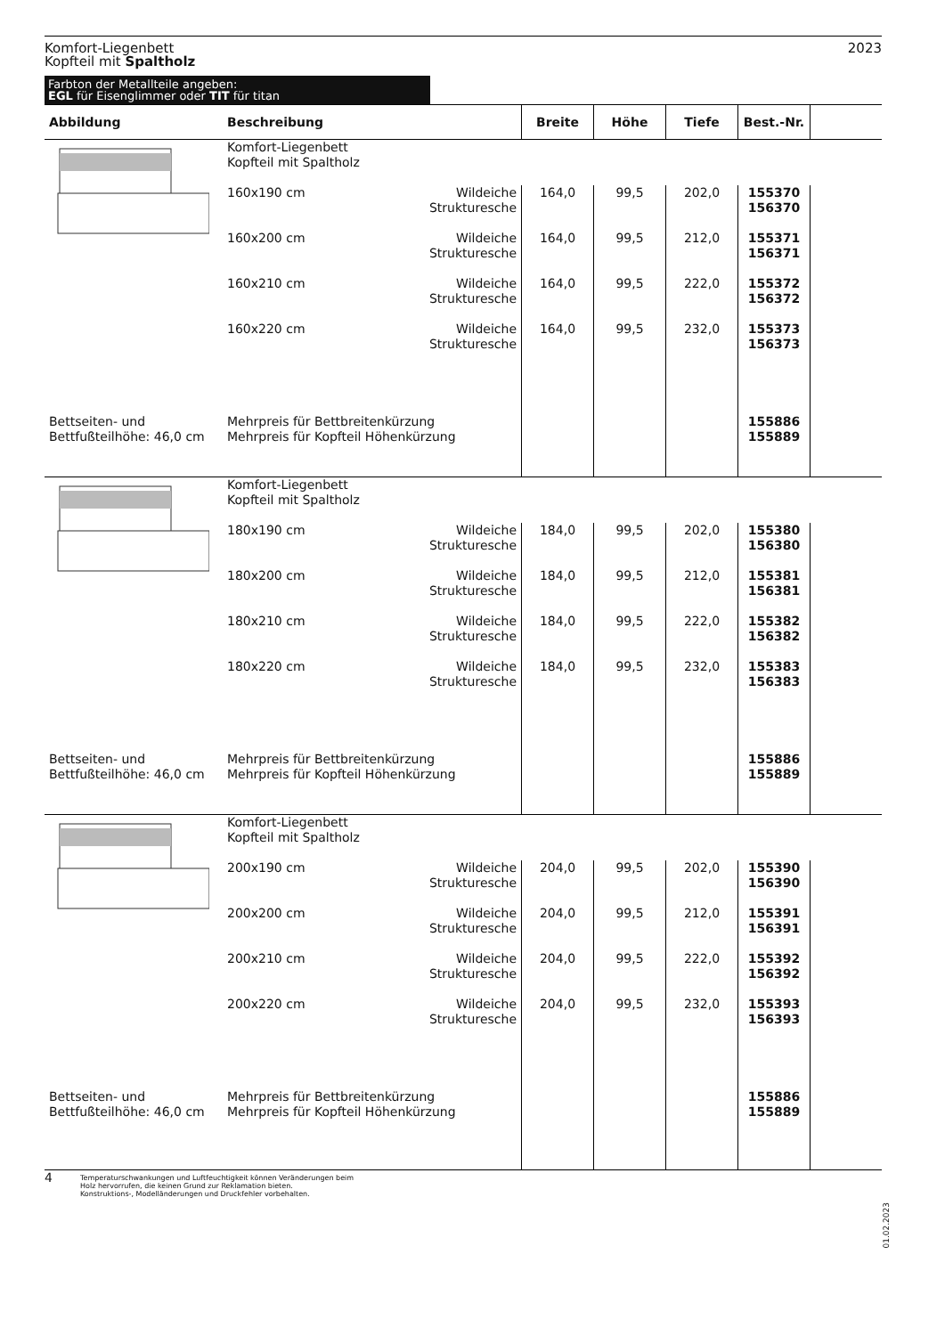Komfort-Liegenbett
Kopfteil mit Spaltholz
2023
Farbton der Metallteile angeben:
EGL für Eisenglimmer oder TIT für titan
| Abbildung | Beschreibung | Breite | Höhe | Tiefe | Best.-Nr. | |
| --- | --- | --- | --- | --- | --- | --- |
| | Komfort-Liegenbett Kopfteil mit Spaltholz | | | | | |
| | 160x190 cm Wildeiche Strukturesche | 164,0 | 99,5 | 202,0 | 155370 156370 | |
| | 160x200 cm Wildeiche Strukturesche | 164,0 | 99,5 | 212,0 | 155371 156371 | |
| | 160x210 cm Wildeiche Strukturesche | 164,0 | 99,5 | 222,0 | 155372 156372 | |
| | 160x220 cm Wildeiche Strukturesche | 164,0 | 99,5 | 232,0 | 155373 156373 | |
| Bettseiten- und Bettfußteilhöhe: 46,0 cm | Mehrpreis für Bettbreitenkürzung Mehrpreis für Kopfteil Höhenkürzung | | | | 155886 155889 | |
| | Komfort-Liegenbett Kopfteil mit Spaltholz | | | | | |
| | 180x190 cm Wildeiche Strukturesche | 184,0 | 99,5 | 202,0 | 155380 156380 | |
| | 180x200 cm Wildeiche Strukturesche | 184,0 | 99,5 | 212,0 | 155381 156381 | |
| | 180x210 cm Wildeiche Strukturesche | 184,0 | 99,5 | 222,0 | 155382 156382 | |
| | 180x220 cm Wildeiche Strukturesche | 184,0 | 99,5 | 232,0 | 155383 156383 | |
| Bettseiten- und Bettfußteilhöhe: 46,0 cm | Mehrpreis für Bettbreitenkürzung Mehrpreis für Kopfteil Höhenkürzung | | | | 155886 155889 | |
| | Komfort-Liegenbett Kopfteil mit Spaltholz | | | | | |
| | 200x190 cm Wildeiche Strukturesche | 204,0 | 99,5 | 202,0 | 155390 156390 | |
| | 200x200 cm Wildeiche Strukturesche | 204,0 | 99,5 | 212,0 | 155391 156391 | |
| | 200x210 cm Wildeiche Strukturesche | 204,0 | 99,5 | 222,0 | 155392 156392 | |
| | 200x220 cm Wildeiche Strukturesche | 204,0 | 99,5 | 232,0 | 155393 156393 | |
| Bettseiten- und Bettfußteilhöhe: 46,0 cm | Mehrpreis für Bettbreitenkürzung Mehrpreis für Kopfteil Höhenkürzung | | | | 155886 155889 | |
4 Temperaturschwankungen und Luftfeuchtigkeit können Veränderungen beim
Holz hervorrufen, die keinen Grund zur Reklamation bieten.
Konstruktions-, Modelländerungen und Druckfehler vorbehalten.
01.02.2023